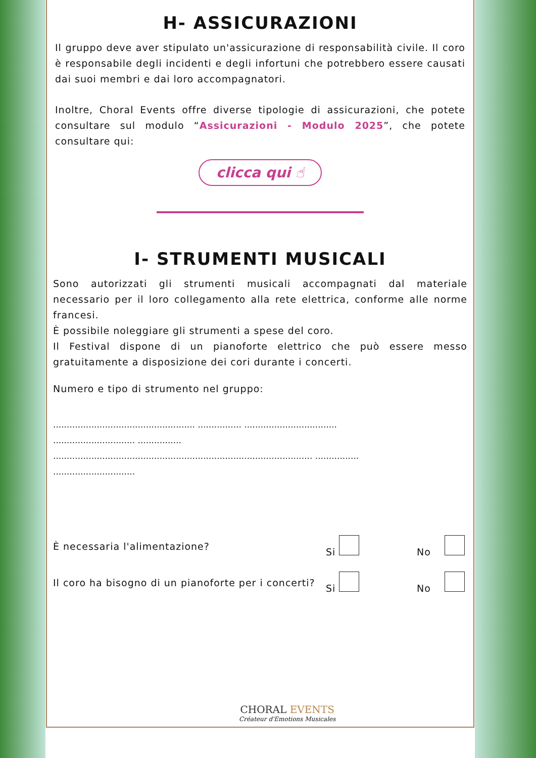H- ASSICURAZIONI
Il gruppo deve aver stipulato un'assicurazione di responsabilità civile. Il coro è responsabile degli incidenti e degli infortuni che potrebbero essere causati dai suoi membri e dai loro accompagnatori.
Inoltre, Choral Events offre diverse tipologie di assicurazioni, che potete consultare sul modulo “Assicurazioni - Modulo 2025”, che potete consultare qui:
clicca qui ☝
I- STRUMENTI MUSICALI
Sono autorizzati gli strumenti musicali accompagnati dal materiale necessario per il loro collegamento alla rete elettrica, conforme alle norme francesi.
È possibile noleggiare gli strumenti a spese del coro.
Il Festival dispone di un pianoforte elettrico che può essere messo gratuitamente a disposizione dei cori durante i concerti.
Numero e tipo di strumento nel gruppo:
.................................................... ................ ..................................
.............................. ................
............................................................................................... ................
..............................
È necessaria l'alimentazione? Si No
Il coro ha bisogno di un pianoforte per i concerti? Si No
CHORAL EVENTS
Créateur d'Emotions Musicales